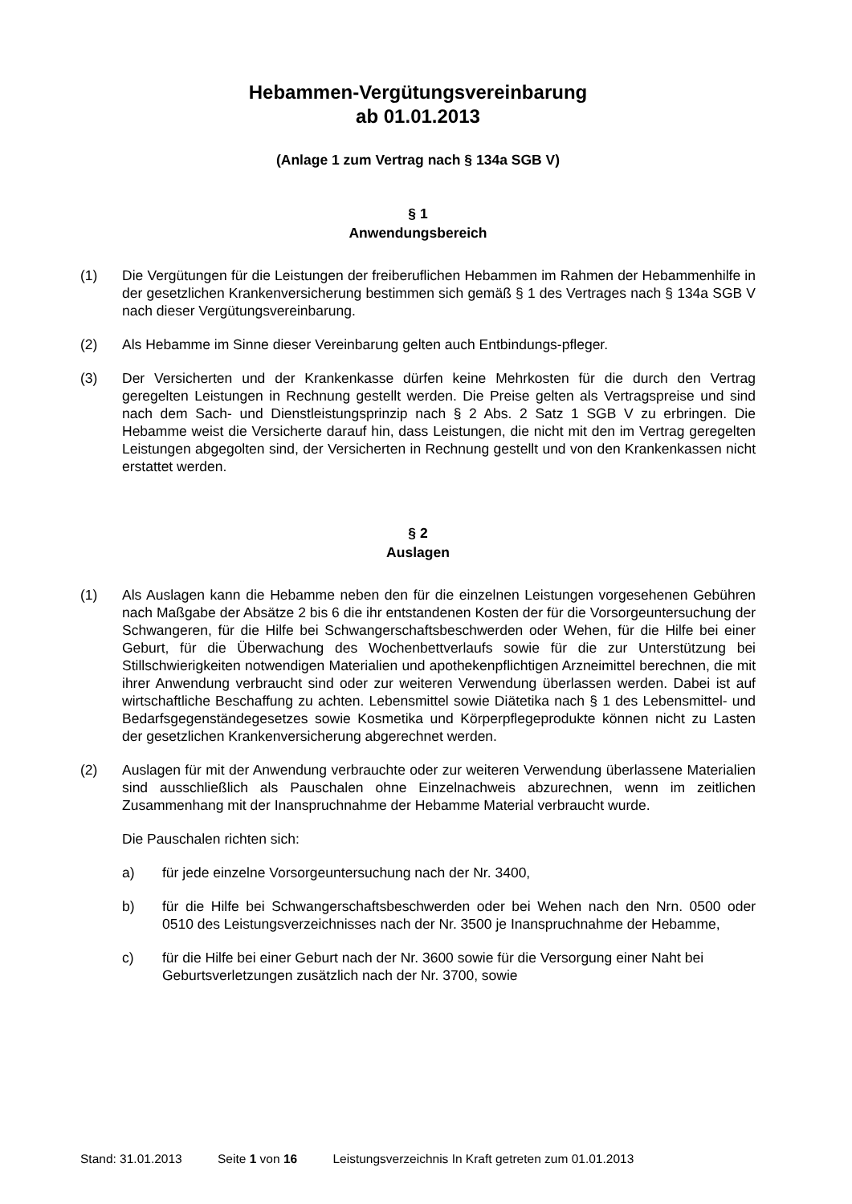Hebammen-Vergütungsvereinbarung
ab 01.01.2013
(Anlage 1 zum Vertrag nach § 134a SGB V)
§ 1
Anwendungsbereich
(1) Die Vergütungen für die Leistungen der freiberuflichen Hebammen im Rahmen der Hebammenhilfe in der gesetzlichen Krankenversicherung bestimmen sich gemäß § 1 des Vertrages nach § 134a SGB V nach dieser Vergütungsvereinbarung.
(2) Als Hebamme im Sinne dieser Vereinbarung gelten auch Entbindungs-pfleger.
(3) Der Versicherten und der Krankenkasse dürfen keine Mehrkosten für die durch den Vertrag geregelten Leistungen in Rechnung gestellt werden. Die Preise gelten als Vertragspreise und sind nach dem Sach- und Dienstleistungsprinzip nach § 2 Abs. 2 Satz 1 SGB V zu erbringen. Die Hebamme weist die Versicherte darauf hin, dass Leistungen, die nicht mit den im Vertrag geregelten Leistungen abgegolten sind, der Versicherten in Rechnung gestellt und von den Krankenkassen nicht erstattet werden.
§ 2
Auslagen
(1) Als Auslagen kann die Hebamme neben den für die einzelnen Leistungen vorgesehenen Gebühren nach Maßgabe der Absätze 2 bis 6 die ihr entstandenen Kosten der für die Vorsorgeuntersuchung der Schwangeren, für die Hilfe bei Schwangerschaftsbeschwerden oder Wehen, für die Hilfe bei einer Geburt, für die Überwachung des Wochenbettverlaufs sowie für die zur Unterstützung bei Stillschwierigkeiten notwendigen Materialien und apothekenpflichtigen Arzneimittel berechnen, die mit ihrer Anwendung verbraucht sind oder zur weiteren Verwendung überlassen werden. Dabei ist auf wirtschaftliche Beschaffung zu achten. Lebensmittel sowie Diätetika nach § 1 des Lebensmittel- und Bedarfsgegenständegesetzes sowie Kosmetika und Körperpflegeprodukte können nicht zu Lasten der gesetzlichen Krankenversicherung abgerechnet werden.
(2) Auslagen für mit der Anwendung verbrauchte oder zur weiteren Verwendung überlassene Materialien sind ausschließlich als Pauschalen ohne Einzelnachweis abzurechnen, wenn im zeitlichen Zusammenhang mit der Inanspruchnahme der Hebamme Material verbraucht wurde.
Die Pauschalen richten sich:
a) für jede einzelne Vorsorgeuntersuchung nach der Nr. 3400,
b) für die Hilfe bei Schwangerschaftsbeschwerden oder bei Wehen nach den Nrn. 0500 oder 0510 des Leistungsverzeichnisses nach der Nr. 3500 je Inanspruchnahme der Hebamme,
c) für die Hilfe bei einer Geburt nach der Nr. 3600 sowie für die Versorgung einer Naht bei Geburtsverletzungen zusätzlich nach der Nr. 3700, sowie
Stand: 31.01.2013 Seite 1 von 16 Leistungsverzeichnis In Kraft getreten zum 01.01.2013